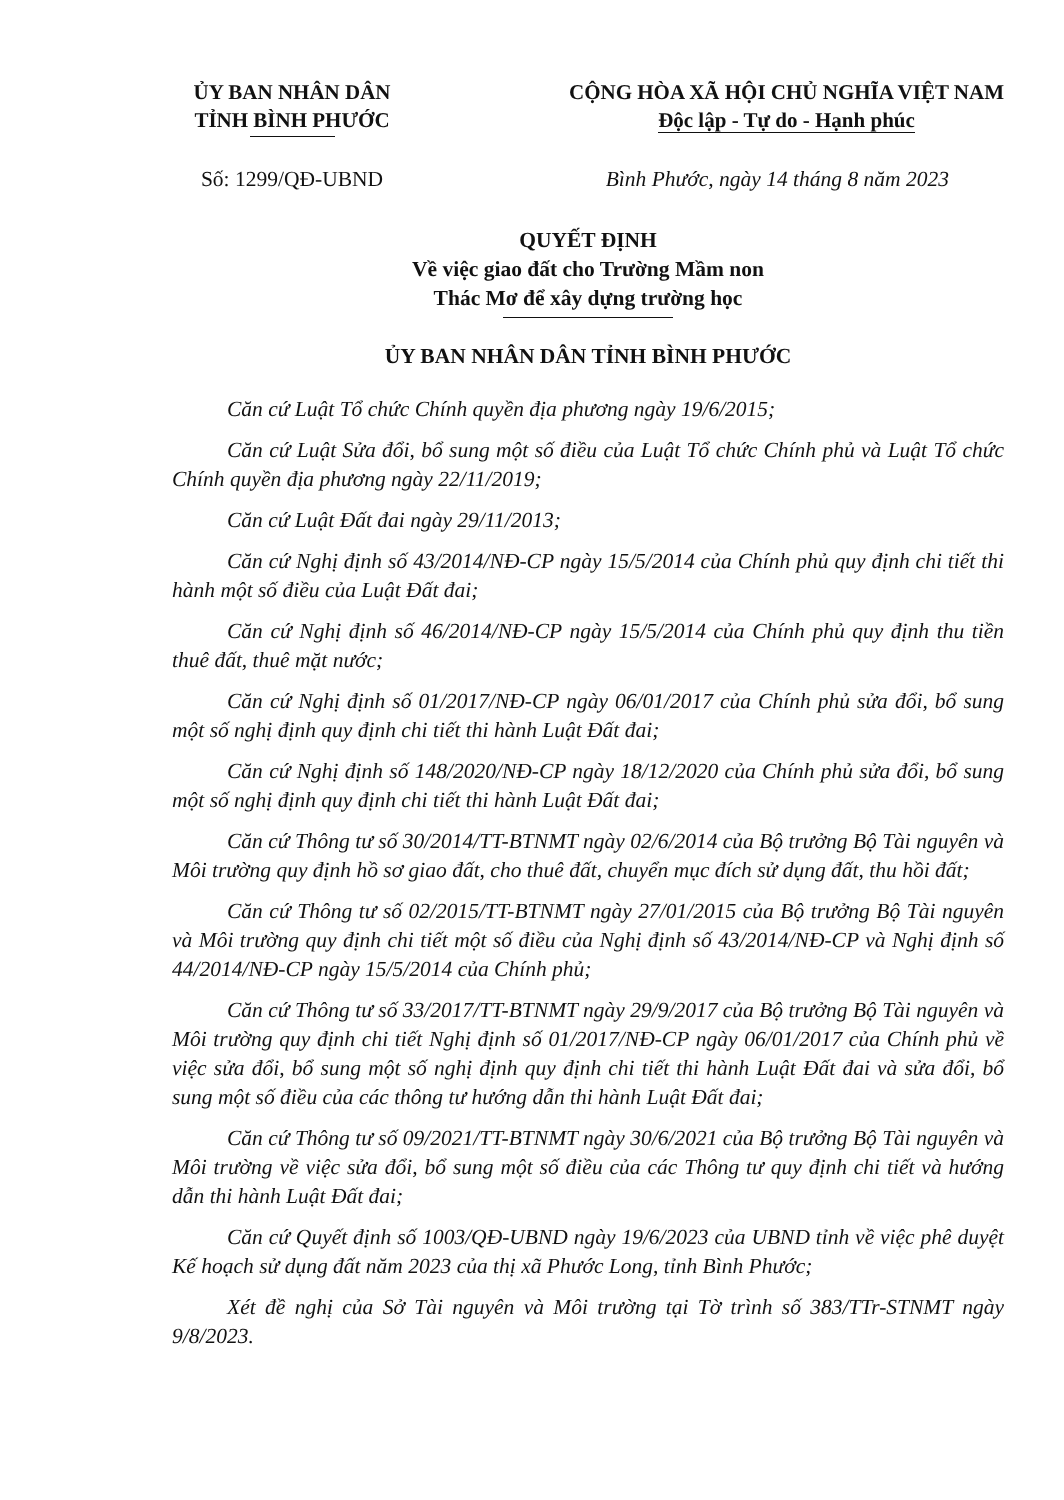ỦY BAN NHÂN DÂN
TỈNH BÌNH PHƯỚC
CỘNG HÒA XÃ HỘI CHỦ NGHĨA VIỆT NAM
Độc lập - Tự do - Hạnh phúc
Số: 1299/QĐ-UBND Bình Phước, ngày 14 tháng 8 năm 2023
QUYẾT ĐỊNH
Về việc giao đất cho Trường Mầm non
Thác Mơ để xây dựng trường học
ỦY BAN NHÂN DÂN TỈNH BÌNH PHƯỚC
Căn cứ Luật Tổ chức Chính quyền địa phương ngày 19/6/2015;
Căn cứ Luật Sửa đổi, bổ sung một số điều của Luật Tổ chức Chính phủ và Luật Tổ chức Chính quyền địa phương ngày 22/11/2019;
Căn cứ Luật Đất đai ngày 29/11/2013;
Căn cứ Nghị định số 43/2014/NĐ-CP ngày 15/5/2014 của Chính phủ quy định chi tiết thi hành một số điều của Luật Đất đai;
Căn cứ Nghị định số 46/2014/NĐ-CP ngày 15/5/2014 của Chính phủ quy định thu tiền thuê đất, thuê mặt nước;
Căn cứ Nghị định số 01/2017/NĐ-CP ngày 06/01/2017 của Chính phủ sửa đổi, bổ sung một số nghị định quy định chi tiết thi hành Luật Đất đai;
Căn cứ Nghị định số 148/2020/NĐ-CP ngày 18/12/2020 của Chính phủ sửa đổi, bổ sung một số nghị định quy định chi tiết thi hành Luật Đất đai;
Căn cứ Thông tư số 30/2014/TT-BTNMT ngày 02/6/2014 của Bộ trưởng Bộ Tài nguyên và Môi trường quy định hồ sơ giao đất, cho thuê đất, chuyển mục đích sử dụng đất, thu hồi đất;
Căn cứ Thông tư số 02/2015/TT-BTNMT ngày 27/01/2015 của Bộ trưởng Bộ Tài nguyên và Môi trường quy định chi tiết một số điều của Nghị định số 43/2014/NĐ-CP và Nghị định số 44/2014/NĐ-CP ngày 15/5/2014 của Chính phủ;
Căn cứ Thông tư số 33/2017/TT-BTNMT ngày 29/9/2017 của Bộ trưởng Bộ Tài nguyên và Môi trường quy định chi tiết Nghị định số 01/2017/NĐ-CP ngày 06/01/2017 của Chính phủ về việc sửa đổi, bổ sung một số nghị định quy định chi tiết thi hành Luật Đất đai và sửa đổi, bổ sung một số điều của các thông tư hướng dẫn thi hành Luật Đất đai;
Căn cứ Thông tư số 09/2021/TT-BTNMT ngày 30/6/2021 của Bộ trưởng Bộ Tài nguyên và Môi trường về việc sửa đổi, bổ sung một số điều của các Thông tư quy định chi tiết và hướng dẫn thi hành Luật Đất đai;
Căn cứ Quyết định số 1003/QĐ-UBND ngày 19/6/2023 của UBND tỉnh về việc phê duyệt Kế hoạch sử dụng đất năm 2023 của thị xã Phước Long, tỉnh Bình Phước;
Xét đề nghị của Sở Tài nguyên và Môi trường tại Tờ trình số 383/TTr-STNMT ngày 9/8/2023.